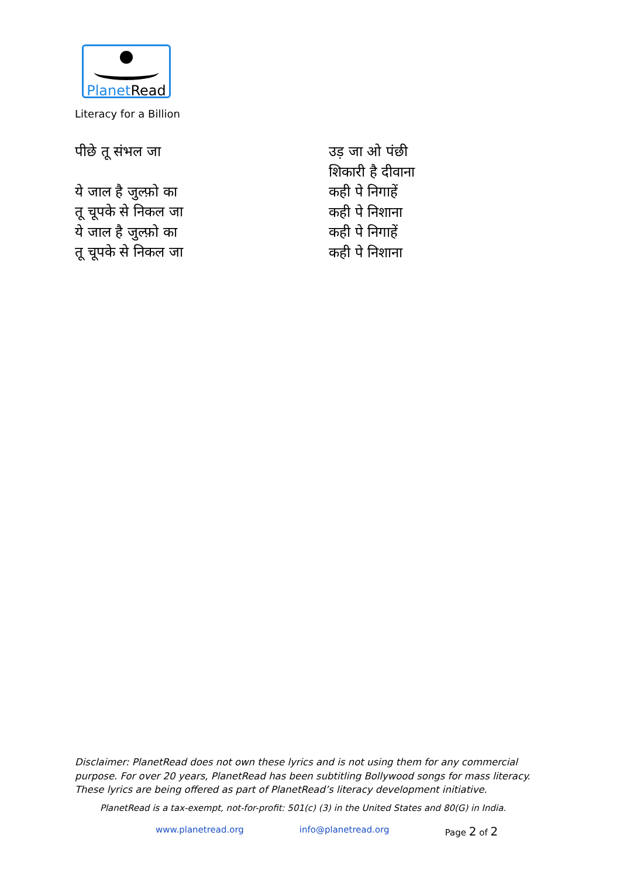Planet Read
Literacy for a Billion
पीछे तू संभल जा
ये जाल है जुल्फ़ो का
तू चूपके से निकल जा
ये जाल है जुल्फ़ो का
तू चूपके से निकल जा
उड़ जा ओ पंछी
शिकारी है दीवाना
कही पे निगाहें
कही पे निशाना
कही पे निगाहें
कही पे निशाना
Disclaimer: PlanetRead does not own these lyrics and is not using them for any commercial purpose. For over 20 years, PlanetRead has been subtitling Bollywood songs for mass literacy. These lyrics are being offered as part of PlanetRead’s literacy development initiative.
PlanetRead is a tax-exempt, not-for-profit: 501(c) (3) in the United States and 80(G) in India.
www.planetread.org info@planetread.org Page 2 of 2